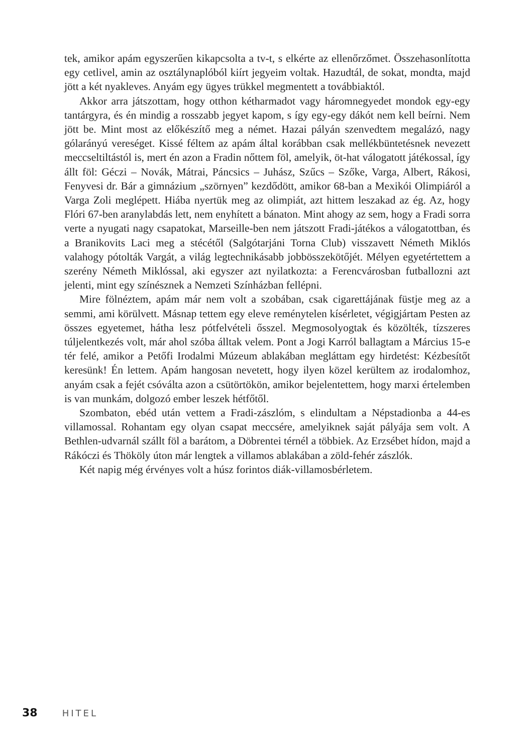tek, amikor apám egyszerűen kikapcsolta a tv-t, s elkérte az ellenőrzőmet. Összehasonlította egy cetlivel, amin az osztálynaplóból kiírt jegyeim voltak. Hazudtál, de sokat, mondta, majd jött a két nyakleves. Anyám egy ügyes trükkel megmentett a továbbiaktól.
Akkor arra játszottam, hogy otthon kétharmadot vagy háromnegyedet mondok egy-egy tantárgyra, és én mindig a rosszabb jegyet kapom, s így egy-egy dákót nem kell beírni. Nem jött be. Mint most az előkészítő meg a német. Hazai pályán szenvedtem megalázó, nagy gólarányú vereséget. Kissé féltem az apám által korábban csak mellékbüntetésnek nevezett meccseltiltástól is, mert én azon a Fradin nőttem föl, amelyik, öt-hat válogatott játékossal, így állt föl: Géczi – Novák, Mátrai, Páncsics – Juhász, Szűcs – Szőke, Varga, Albert, Rákosi, Fenyvesi dr. Bár a gimnázium „szörnyen” kezdődött, amikor 68-ban a Mexikói Olimpiáról a Varga Zoli meglépett. Hiába nyertük meg az olimpiát, azt hittem leszakad az ég. Az, hogy Flóri 67-ben aranylabdás lett, nem enyhített a bánaton. Mint ahogy az sem, hogy a Fradi sorra verte a nyugati nagy csapatokat, Marseille-ben nem játszott Fradi-játékos a válogatottban, és a Branikovits Laci meg a stécétől (Salgótarjáni Torna Club) visszavett Németh Miklós valahogy pótolták Vargát, a világ legtechnikásabb jobbösszekötőjét. Mélyen egyetértettem a szerény Németh Miklóssal, aki egyszer azt nyilatkozta: a Ferencvárosban futballozni azt jelenti, mint egy színésznek a Nemzeti Színházban fellépni.
Mire fölnéztem, apám már nem volt a szobában, csak cigarettájának füstje meg az a semmi, ami körülvett. Másnap tettem egy eleve reménytelen kísérletet, végigjártam Pesten az összes egyetemet, hátha lesz pótfelvételi ősszel. Megmosolyogtak és közölték, tízszeres túljelentkezés volt, már ahol szóba álltak velem. Pont a Jogi Karról ballagtam a Március 15-e tér felé, amikor a Petőfi Irodalmi Múzeum ablakában megláttam egy hirdetést: Kézbesítőt keresünk! Én lettem. Apám hangosan nevetett, hogy ilyen közel kerültem az irodalomhoz, anyám csak a fejét csóválta azon a csütörtökön, amikor bejelentettem, hogy marxi értelemben is van munkám, dolgozó ember leszek hétfőtől.
Szombaton, ebéd után vettem a Fradi-zászlóm, s elindultam a Népstadionba a 44-es villamossal. Rohantam egy olyan csapat meccsére, amelyiknek saját pályája sem volt. A Bethlen-udvarnál szállt föl a barátom, a Döbrentei térnél a többiek. Az Erzsébet hídon, majd a Rákóczi és Thököly úton már lengtek a villamos ablakában a zöld-fehér zászlók.
Két napig még érvényes volt a húsz forintos diák-villamosbérletem.
38 HITEL